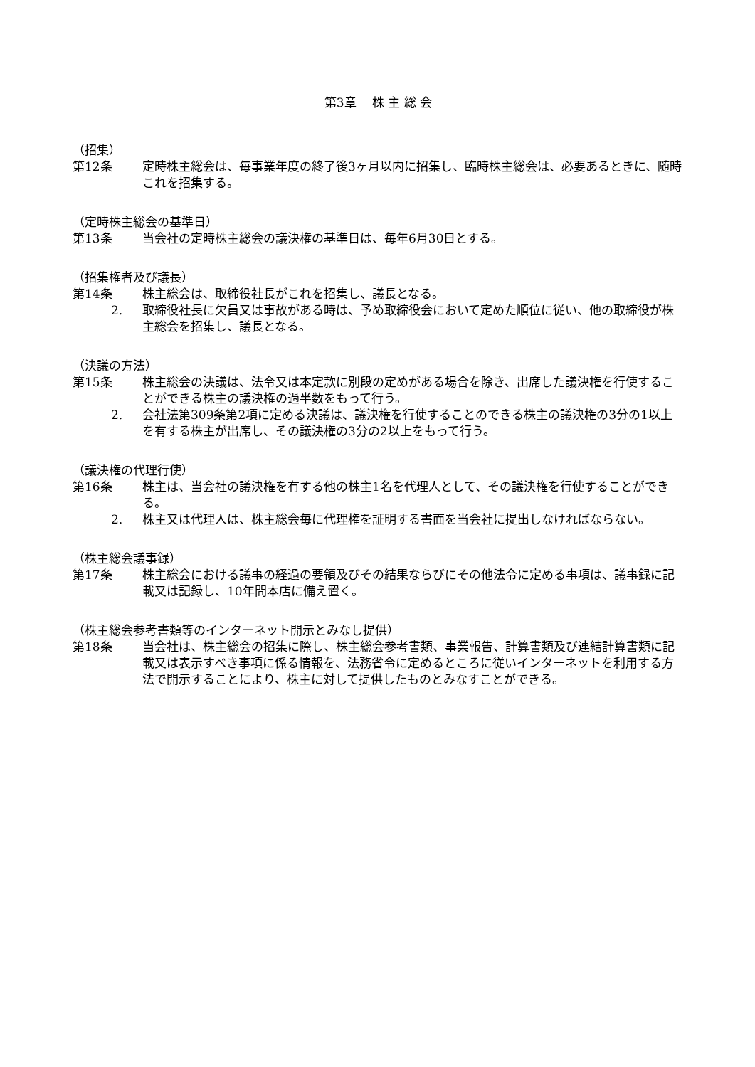第3章　 株 主 総 会
（招集）
第12条 定時株主総会は、毎事業年度の終了後3ヶ月以内に招集し、臨時株主総会は、必要あるときに、随時これを招集する。
（定時株主総会の基準日）
第13条 当会社の定時株主総会の議決権の基準日は、毎年6月30日とする。
（招集権者及び議長）
第14条 株主総会は、取締役社長がこれを招集し、議長となる。
2. 取締役社長に欠員又は事故がある時は、予め取締役会において定めた順位に従い、他の取締役が株主総会を招集し、議長となる。
（決議の方法）
第15条 株主総会の決議は、法令又は本定款に別段の定めがある場合を除き、出席した議決権を行使することができる株主の議決権の過半数をもって行う。
2. 会社法第309条第2項に定める決議は、議決権を行使することのできる株主の議決権の3分の1以上を有する株主が出席し、その議決権の3分の2以上をもって行う。
（議決権の代理行使）
第16条 株主は、当会社の議決権を有する他の株主1名を代理人として、その議決権を行使することができる。
2. 株主又は代理人は、株主総会毎に代理権を証明する書面を当会社に提出しなければならない。
（株主総会議事録）
第17条 株主総会における議事の経過の要領及びその結果ならびにその他法令に定める事項は、議事録に記載又は記録し、10年間本店に備え置く。
（株主総会参考書類等のインターネット開示とみなし提供）
第18条 当会社は、株主総会の招集に際し、株主総会参考書類、事業報告、計算書類及び連結計算書類に記載又は表示すべき事項に係る情報を、法務省令に定めるところに従いインターネットを利用する方法で開示することにより、株主に対して提供したものとみなすことができる。